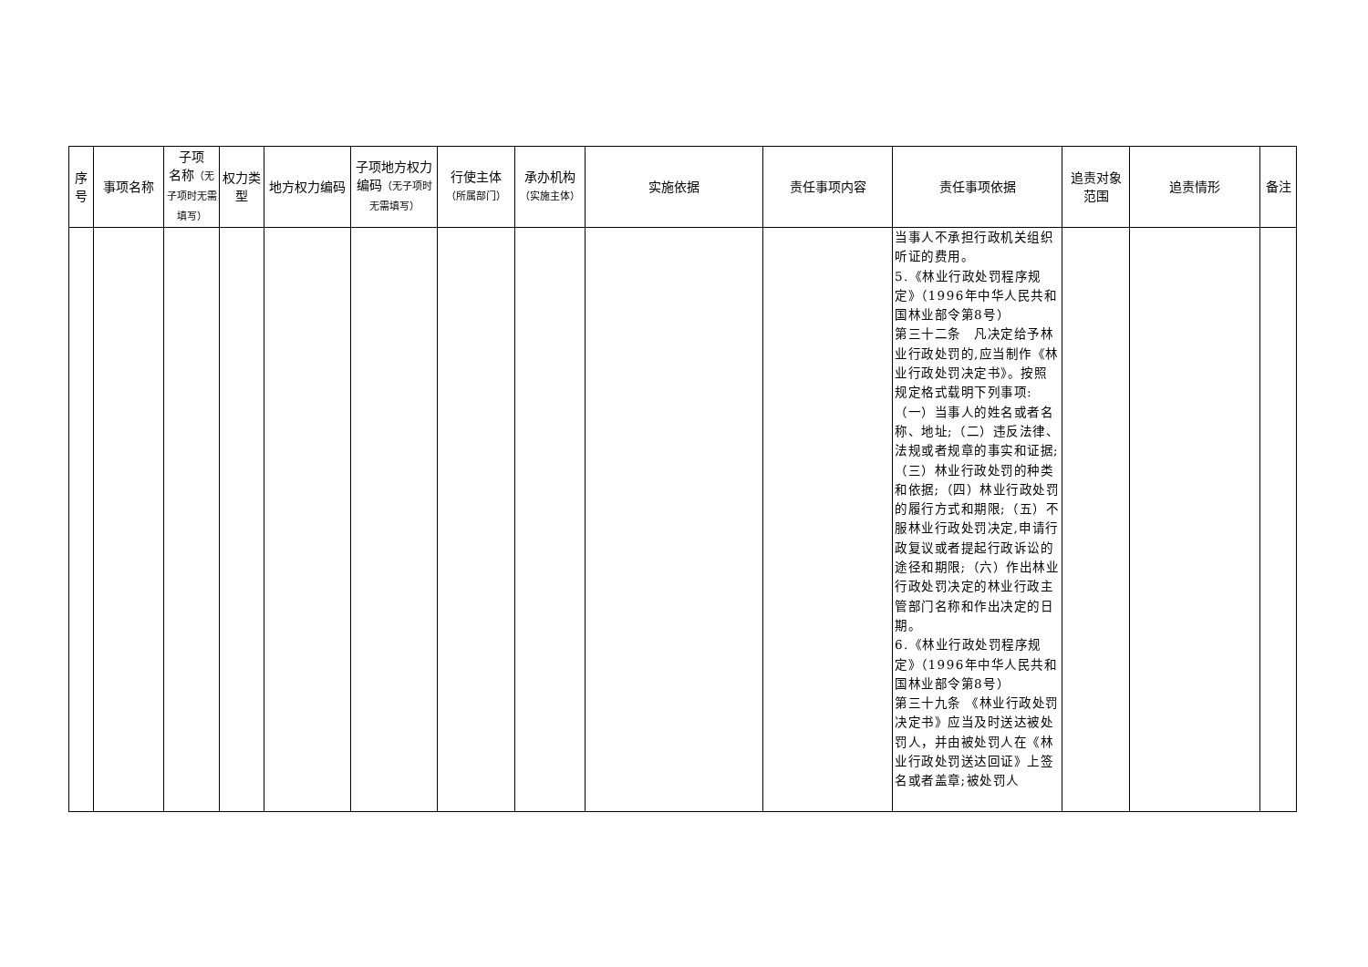| 序号 | 事项名称 | 子项 名称 （无子项时无需填写） | 权力类型 | 地方权力编码 | 子项地方权力编码 （无子项时无需填写） | 行使主体 （所属部门） | 承办机构 （实施主体） | 实施依据 | 责任事项内容 | 责任事项依据 | 追责对象范围 | 追责情形 | 备注 |
| --- | --- | --- | --- | --- | --- | --- | --- | --- | --- | --- | --- | --- | --- |
| | | | | | | | | | | 当事人不承担行政机关组织听证的费用。 5.《林业行政处罚程序规定》（1996年中华人民共和国林业部令第8号） 第三十二条 凡决定给予林业行政处罚的,应当制作《林业行政处罚决定书》。按照规定格式载明下列事项:（一）当事人的姓名或者名称、地址;（二）违反法律、法规或者规章的事实和证据;（三）林业行政处罚的种类和依据;（四）林业行政处罚的履行方式和期限;（五）不服林业行政处罚决定,申请行政复议或者提起行政诉讼的途径和期限;（六）作出林业行政处罚决定的林业行政主管部门名称和作出决定的日期。 6.《林业行政处罚程序规定》（1996年中华人民共和国林业部令第8号） 第三十九条 《林业行政处罚决定书》应当及时送达被处罚人，并由被处罚人在《林业行政处罚送达回证》上签名或者盖章;被处罚人 | | | |